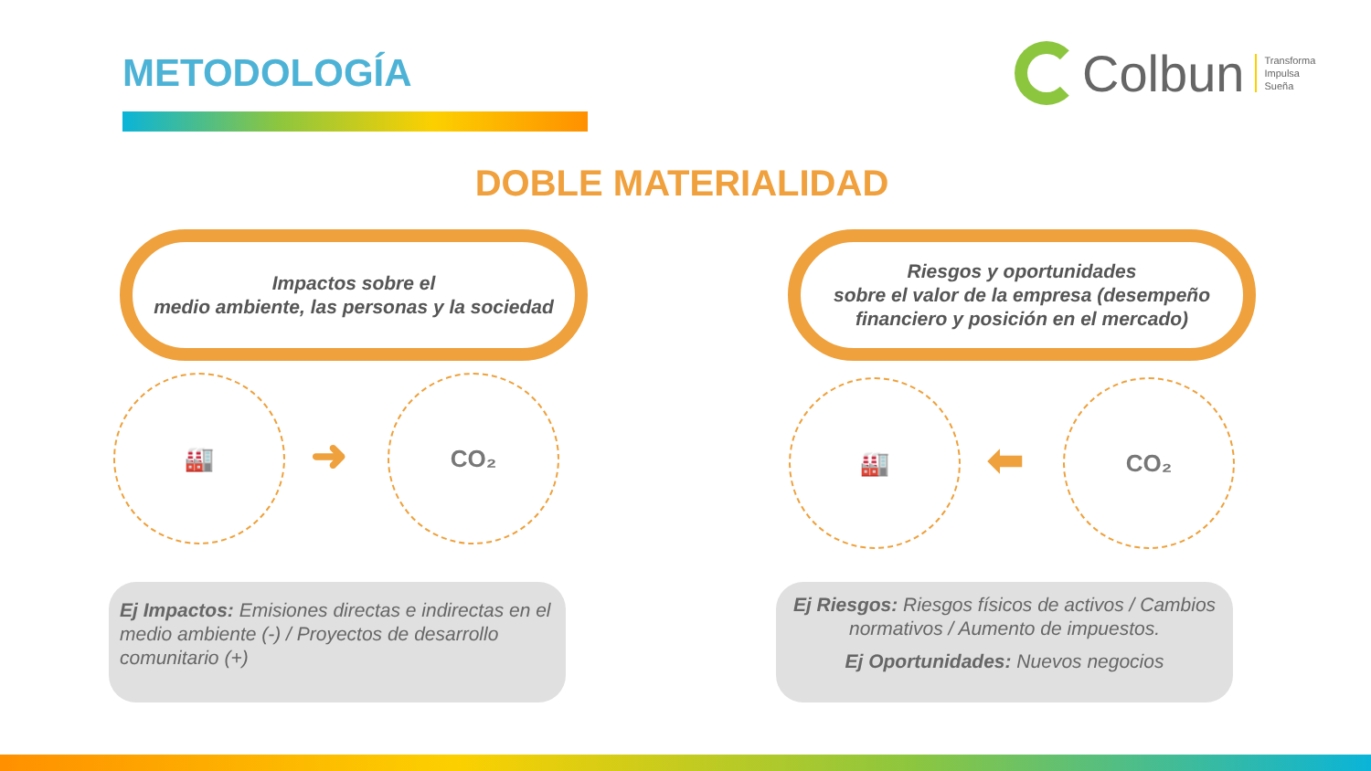METODOLOGÍA
Colbun
Transforma
Impulsa
Sueña
DOBLE MATERIALIDAD
Impactos sobre el
medio ambiente, las personas y la sociedad
Riesgos y oportunidades
sobre el valor de la empresa (desempeño
financiero y posición en el mercado)
🏭
➜
CO₂ 🏭
⬅
CO₂
Ej Impactos: Emisiones directas e indirectas en el medio ambiente (-) / Proyectos de desarrollo comunitario (+)
Ej Riesgos: Riesgos físicos de activos / Cambios normativos / Aumento de impuestos.
Ej Oportunidades: Nuevos negocios